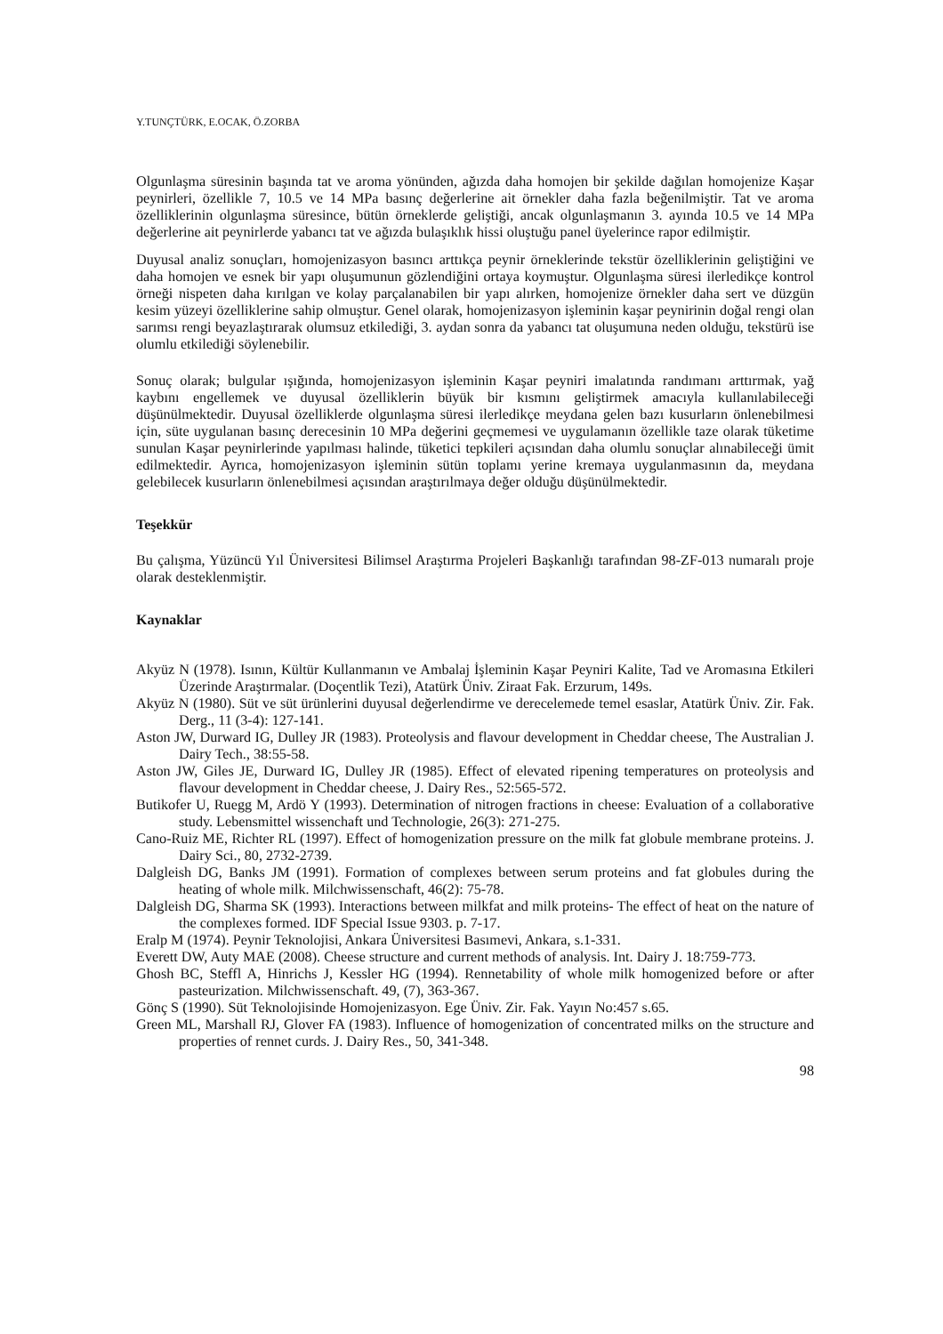Y.TUNÇTÜRK, E.OCAK, Ö.ZORBA
Olgunlaşma süresinin başında tat ve aroma yönünden, ağızda daha homojen bir şekilde dağılan homojenize Kaşar peynirleri, özellikle 7, 10.5 ve 14 MPa basınç değerlerine ait örnekler daha fazla beğenilmiştir. Tat ve aroma özelliklerinin olgunlaşma süresince, bütün örneklerde geliştiği, ancak olgunlaşmanın 3. ayında 10.5 ve 14 MPa değerlerine ait peynirlerde yabancı tat ve ağızda bulaşıklık hissi oluştuğu panel üyelerince rapor edilmiştir.
Duyusal analiz sonuçları, homojenizasyon basıncı arttıkça peynir örneklerinde tekstür özelliklerinin geliştiğini ve daha homojen ve esnek bir yapı oluşumunun gözlendiğini ortaya koymuştur. Olgunlaşma süresi ilerledikçe kontrol örneği nispeten daha kırılgan ve kolay parçalanabilen bir yapı alırken, homojenize örnekler daha sert ve düzgün kesim yüzeyi özelliklerine sahip olmuştur. Genel olarak, homojenizasyon işleminin kaşar peynirinin doğal rengi olan sarımsı rengi beyazlaştırarak olumsuz etkilediği, 3. aydan sonra da yabancı tat oluşumuna neden olduğu, tekstürü ise olumlu etkilediği söylenebilir.
Sonuç olarak; bulgular ışığında, homojenizasyon işleminin Kaşar peyniri imalatında randımanı arttırmak, yağ kaybını engellemek ve duyusal özelliklerin büyük bir kısmını geliştirmek amacıyla kullanılabileceği düşünülmektedir. Duyusal özelliklerde olgunlaşma süresi ilerledikçe meydana gelen bazı kusurların önlenebilmesi için, süte uygulanan basınç derecesinin 10 MPa değerini geçmemesi ve uygulamanın özellikle taze olarak tüketime sunulan Kaşar peynirlerinde yapılması halinde, tüketici tepkileri açısından daha olumlu sonuçlar alınabileceği ümit edilmektedir. Ayrıca, homojenizasyon işleminin sütün toplamı yerine kremaya uygulanmasının da, meydana gelebilecek kusurların önlenebilmesi açısından araştırılmaya değer olduğu düşünülmektedir.
Teşekkür
Bu çalışma, Yüzüncü Yıl Üniversitesi Bilimsel Araştırma Projeleri Başkanlığı tarafından 98-ZF-013 numaralı proje olarak desteklenmiştir.
Kaynaklar
Akyüz N (1978). Isının, Kültür Kullanmanın ve Ambalaj İşleminin Kaşar Peyniri Kalite, Tad ve Aromasına Etkileri Üzerinde Araştırmalar. (Doçentlik Tezi), Atatürk Üniv. Ziraat Fak. Erzurum, 149s.
Akyüz N (1980). Süt ve süt ürünlerini duyusal değerlendirme ve derecelemede temel esaslar, Atatürk Üniv. Zir. Fak. Derg., 11 (3-4): 127-141.
Aston JW, Durward IG, Dulley JR (1983). Proteolysis and flavour development in Cheddar cheese, The Australian J. Dairy Tech., 38:55-58.
Aston JW, Giles JE, Durward IG, Dulley JR (1985). Effect of elevated ripening temperatures on proteolysis and flavour development in Cheddar cheese, J. Dairy Res., 52:565-572.
Butikofer U, Ruegg M, Ardö Y (1993). Determination of nitrogen fractions in cheese: Evaluation of a collaborative study. Lebensmittel wissenchaft und Technologie, 26(3): 271-275.
Cano-Ruiz ME, Richter RL (1997). Effect of homogenization pressure on the milk fat globule membrane proteins. J. Dairy Sci., 80, 2732-2739.
Dalgleish DG, Banks JM (1991). Formation of complexes between serum proteins and fat globules during the heating of whole milk. Milchwissenschaft, 46(2): 75-78.
Dalgleish DG, Sharma SK (1993). Interactions between milkfat and milk proteins- The effect of heat on the nature of the complexes formed. IDF Special Issue 9303. p. 7-17.
Eralp M (1974). Peynir Teknolojisi, Ankara Üniversitesi Basımevi, Ankara, s.1-331.
Everett DW, Auty MAE (2008). Cheese structure and current methods of analysis. Int. Dairy J. 18:759-773.
Ghosh BC, Steffl A, Hinrichs J, Kessler HG (1994). Rennetability of whole milk homogenized before or after pasteurization. Milchwissenschaft. 49, (7), 363-367.
Gönç S (1990). Süt Teknolojisinde Homojenizasyon. Ege Üniv. Zir. Fak. Yayın No:457 s.65.
Green ML, Marshall RJ, Glover FA (1983). Influence of homogenization of concentrated milks on the structure and properties of rennet curds. J. Dairy Res., 50, 341-348.
98